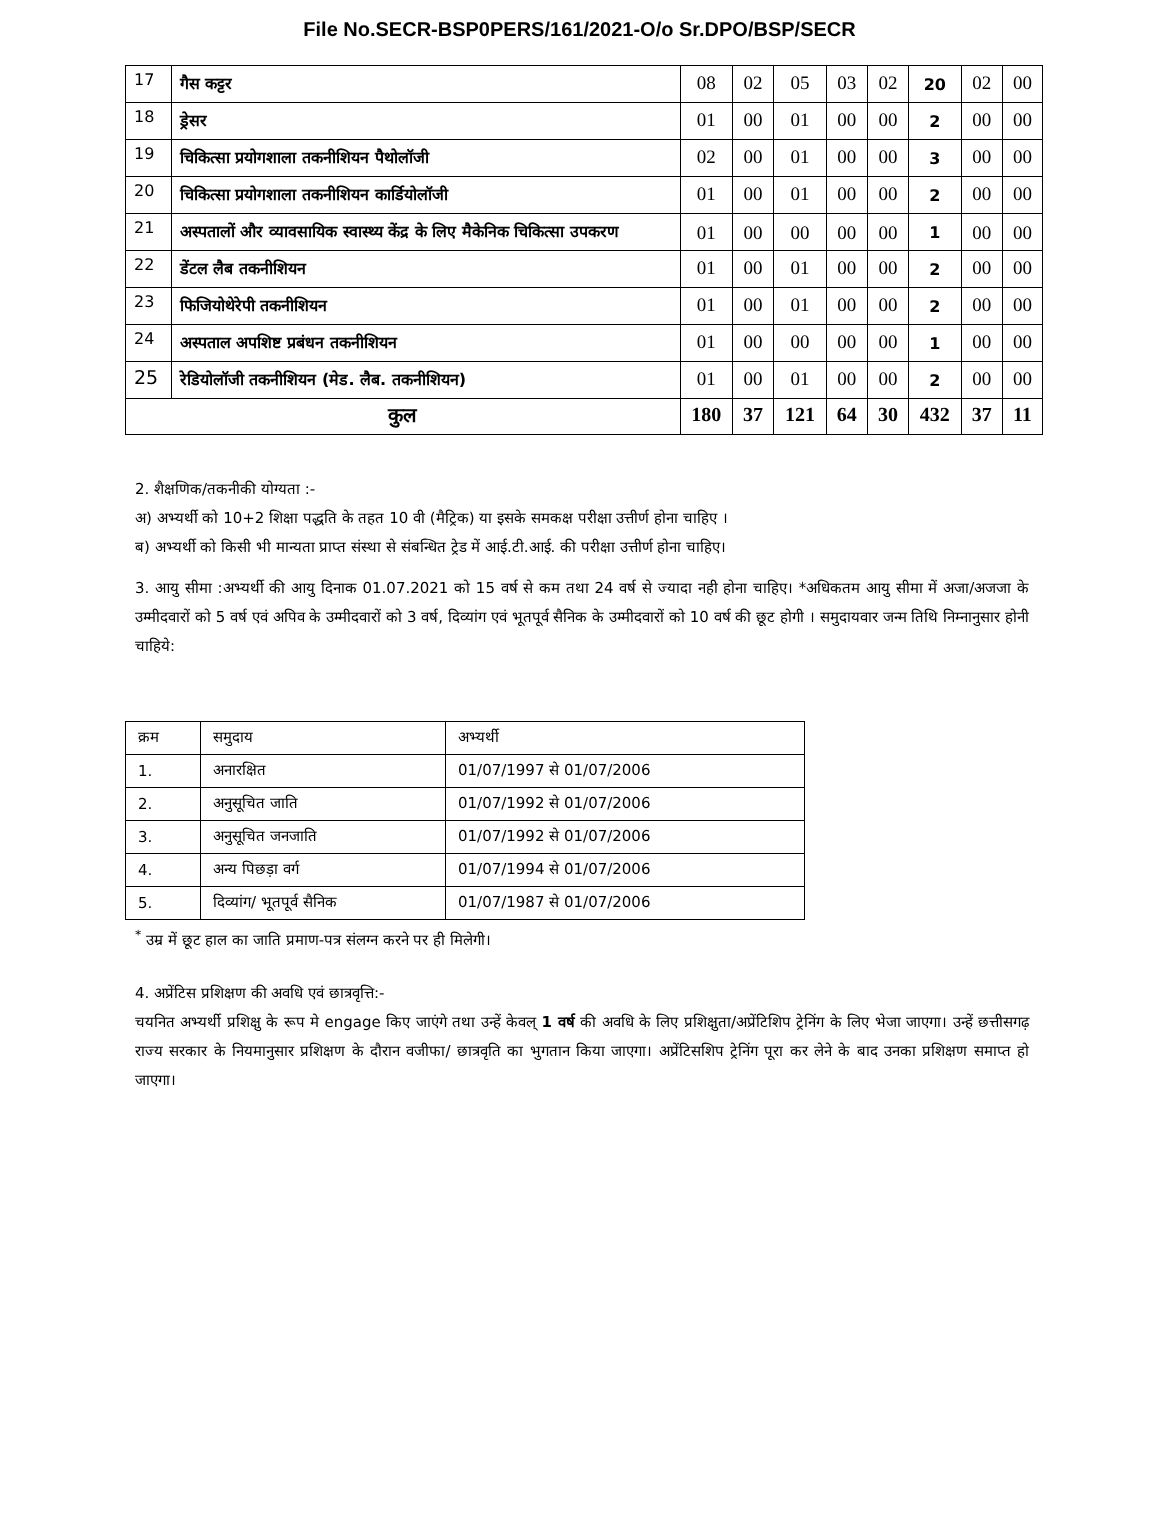File No.SECR-BSP0PERS/161/2021-O/o Sr.DPO/BSP/SECR
| 17 | गैस कट्टर | 08 | 02 | 05 | 03 | 02 | 20 | 02 | 00 |
| 18 | ड्रेसर | 01 | 00 | 01 | 00 | 00 | 2 | 00 | 00 |
| 19 | चिकित्सा प्रयोगशाला तकनीशियन पैथोलॉजी | 02 | 00 | 01 | 00 | 00 | 3 | 00 | 00 |
| 20 | चिकित्सा प्रयोगशाला तकनीशियन कार्डियोलॉजी | 01 | 00 | 01 | 00 | 00 | 2 | 00 | 00 |
| 21 | अस्पतालों और व्यावसायिक स्वास्थ्य केंद्र के लिए मैकेनिक चिकित्सा उपकरण | 01 | 00 | 00 | 00 | 00 | 1 | 00 | 00 |
| 22 | डेंटल लैब तकनीशियन | 01 | 00 | 01 | 00 | 00 | 2 | 00 | 00 |
| 23 | फिजियोथेरेपी तकनीशियन | 01 | 00 | 01 | 00 | 00 | 2 | 00 | 00 |
| 24 | अस्पताल अपशिष्ट प्रबंधन तकनीशियन | 01 | 00 | 00 | 00 | 00 | 1 | 00 | 00 |
| 25 | रेडियोलॉजी तकनीशियन (मेड. लैब. तकनीशियन) | 01 | 00 | 01 | 00 | 00 | 2 | 00 | 00 |
| कुल | | 180 | 37 | 121 | 64 | 30 | 432 | 37 | 11 |
2. शैक्षणिक/तकनीकी योग्यता :-
अ) अभ्यर्थी को 10+2 शिक्षा पद्धति के तहत 10 वी (मैट्रिक) या इसके समकक्ष परीक्षा उत्तीर्ण होना चाहिए ।
ब) अभ्यर्थी को किसी भी मान्यता प्राप्त संस्था से संबन्धित ट्रेड में आई.टी.आई. की परीक्षा उत्तीर्ण होना चाहिए।
3. आयु सीमा :अभ्यर्थी की आयु दिनाक 01.07.2021 को 15 वर्ष से कम तथा 24 वर्ष से ज्यादा नही होना चाहिए। *अधिकतम आयु सीमा में अजा/अजजा के उम्मीदवारों को 5 वर्ष एवं अपिव के उम्मीदवारों को 3 वर्ष, दिव्यांग एवं भूतपूर्व सैनिक के उम्मीदवारों को 10 वर्ष की छूट होगी । समुदायवार जन्म तिथि निम्नानुसार होनी चाहिये:
| क्रम | समुदाय | अभ्यर्थी |
| 1. | अनारक्षित | 01/07/1997 से 01/07/2006 |
| 2. | अनुसूचित जाति | 01/07/1992 से 01/07/2006 |
| 3. | अनुसूचित जनजाति | 01/07/1992 से 01/07/2006 |
| 4. | अन्य पिछड़ा वर्ग | 01/07/1994 से 01/07/2006 |
| 5. | दिव्यांग/ भूतपूर्व सैनिक | 01/07/1987 से 01/07/2006 |
<sup>*</sup> उम्र में छूट हाल का जाति प्रमाण-पत्र संलग्न करने पर ही मिलेगी।
4. अप्रेंटिस प्रशिक्षण की अवधि एवं छात्रवृत्ति:-
चयनित अभ्यर्थी प्रशिक्षु के रूप मे engage किए जाएंगे तथा उन्हें केवल् 1 वर्ष की अवधि के लिए प्रशिक्षुता/अप्रेंटिशिप ट्रेनिंग के लिए भेजा जाएगा। उन्हें छत्तीसगढ़ राज्य सरकार के नियमानुसार प्रशिक्षण के दौरान वजीफा/ छात्रवृति का भुगतान किया जाएगा। अप्रेंटिसशिप ट्रेनिंग पूरा कर लेने के बाद उनका प्रशिक्षण समाप्त हो जाएगा।